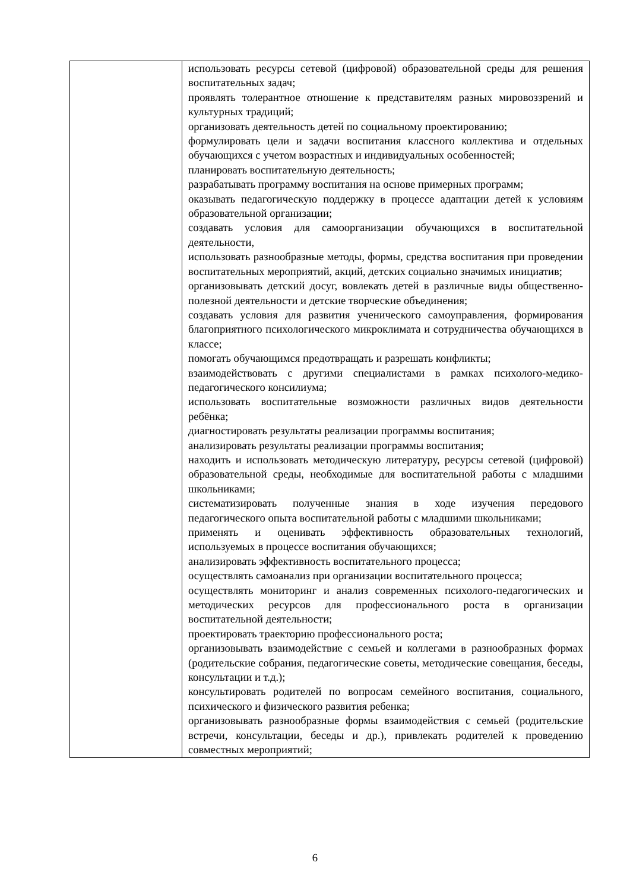| | использовать ресурсы сетевой (цифровой) образовательной среды для решения воспитательных задач; проявлять толерантное отношение к представителям разных мировоззрений и культурных традиций; организовать деятельность детей по социальному проектированию; формулировать цели и задачи воспитания классного коллектива и отдельных обучающихся с учетом возрастных и индивидуальных особенностей; планировать воспитательную деятельность; разрабатывать программу воспитания на основе примерных программ; оказывать педагогическую поддержку в процессе адаптации детей к условиям образовательной организации; создавать условия для самоорганизации обучающихся в воспитательной деятельности, использовать разнообразные методы, формы, средства воспитания при проведении воспитательных мероприятий, акций, детских социально значимых инициатив; организовывать детский досуг, вовлекать детей в различные виды общественно-полезной деятельности и детские творческие объединения; создавать условия для развития ученического самоуправления, формирования благоприятного психологического микроклимата и сотрудничества обучающихся в классе; помогать обучающимся предотвращать и разрешать конфликты; взаимодействовать с другими специалистами в рамках психолого-медико-педагогического консилиума; использовать воспитательные возможности различных видов деятельности ребёнка; диагностировать результаты реализации программы воспитания; анализировать результаты реализации программы воспитания; находить и использовать методическую литературу, ресурсы сетевой (цифровой) образовательной среды, необходимые для воспитательной работы с младшими школьниками; систематизировать полученные знания в ходе изучения передового педагогического опыта воспитательной работы с младшими школьниками; применять и оценивать эффективность образовательных технологий, используемых в процессе воспитания обучающихся; анализировать эффективность воспитательного процесса; осуществлять самоанализ при организации воспитательного процесса; осуществлять мониторинг и анализ современных психолого-педагогических и методических ресурсов для профессионального роста в организации воспитательной деятельности; проектировать траекторию профессионального роста; организовывать взаимодействие с семьей и коллегами в разнообразных формах (родительские собрания, педагогические советы, методические совещания, беседы, консультации и т.д.); консультировать родителей по вопросам семейного воспитания, социального, психического и физического развития ребенка; организовывать разнообразные формы взаимодействия с семьей (родительские встречи, консультации, беседы и др.), привлекать родителей к проведению совместных мероприятий; |
6